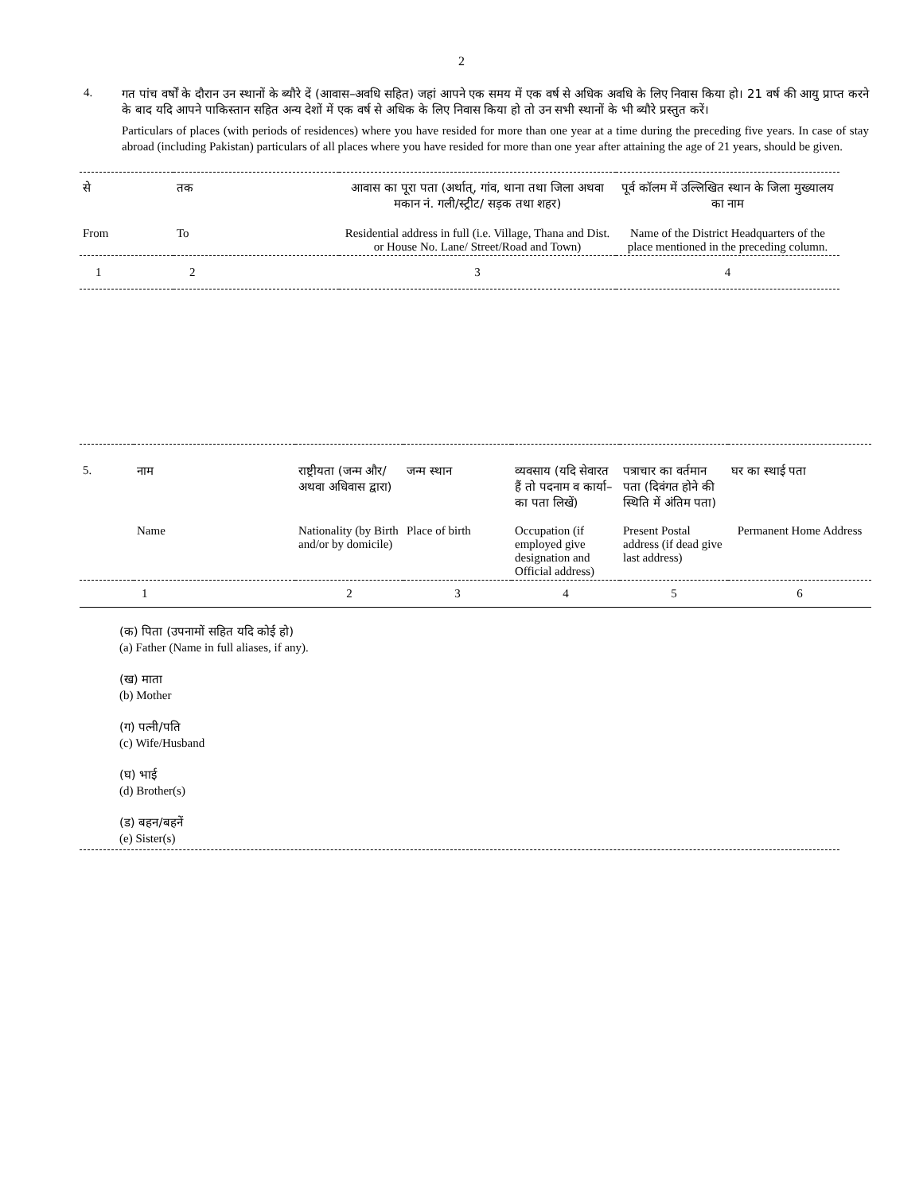2
4.
गत पांच वर्षों के दौरान उन स्थानों के ब्यौरे दें (आवास–अवधि सहित) जहां आपने एक समय में एक वर्ष से अधिक अवधि के लिए निवास किया हो। 21 वर्ष की आयु प्राप्त करने के बाद यदि आपने पाकिस्तान सहित अन्य देशों में एक वर्ष से अधिक के लिए निवास किया हो तो उन सभी स्थानों के भी ब्यौरे प्रस्तुत करें।
Particulars of places (with periods of residences) where you have resided for more than one year at a time during the preceding five years. In case of stay abroad (including Pakistan) particulars of all places where you have resided for more than one year after attaining the age of 21 years, should be given.
| से | तक | आवास का पूरा पता (अर्थात्, गांव, थाना तथा जिला अथवा मकान नं. गली/स्ट्रीट/ सड़क तथा शहर) | पूर्व कॉलम में उल्लिखित स्थान के जिला मुख्यालय का नाम |
| From | To | Residential address in full (i.e. Village, Thana and Dist. or House No. Lane/ Street/Road and Town) | Name of the District Headquarters of the place mentioned in the preceding column. |
| 1 | 2 | 3 | 4 |
| 5. | नाम | राष्ट्रीयता (जन्म और/अथवा अधिवास द्वारा) | जन्म स्थान | व्यवसाय (यदि सेवारत हैं तो पदनाम व कार्या– का पता लिखें) | पत्राचार का वर्तमान पता (दिवंगत होने की स्थिति में अंतिम पता) | घर का स्थाई पता |
| | Name | Nationality (by Birth and/or by domicile) | Place of birth | Occupation (if employed give designation and Official address) | Present Postal address (if dead give last address) | Permanent Home Address |
| | 1 | 2 | 3 | 4 | 5 | 6 |
(क) पिता (उपनामों सहित यदि कोई हो)
(a) Father (Name in full aliases, if any).
(ख) माता
(b) Mother
(ग) पत्नी/पति
(c) Wife/Husband
(घ) भाई
(d) Brother(s)
(ड) बहन/बहनें
(e) Sister(s)